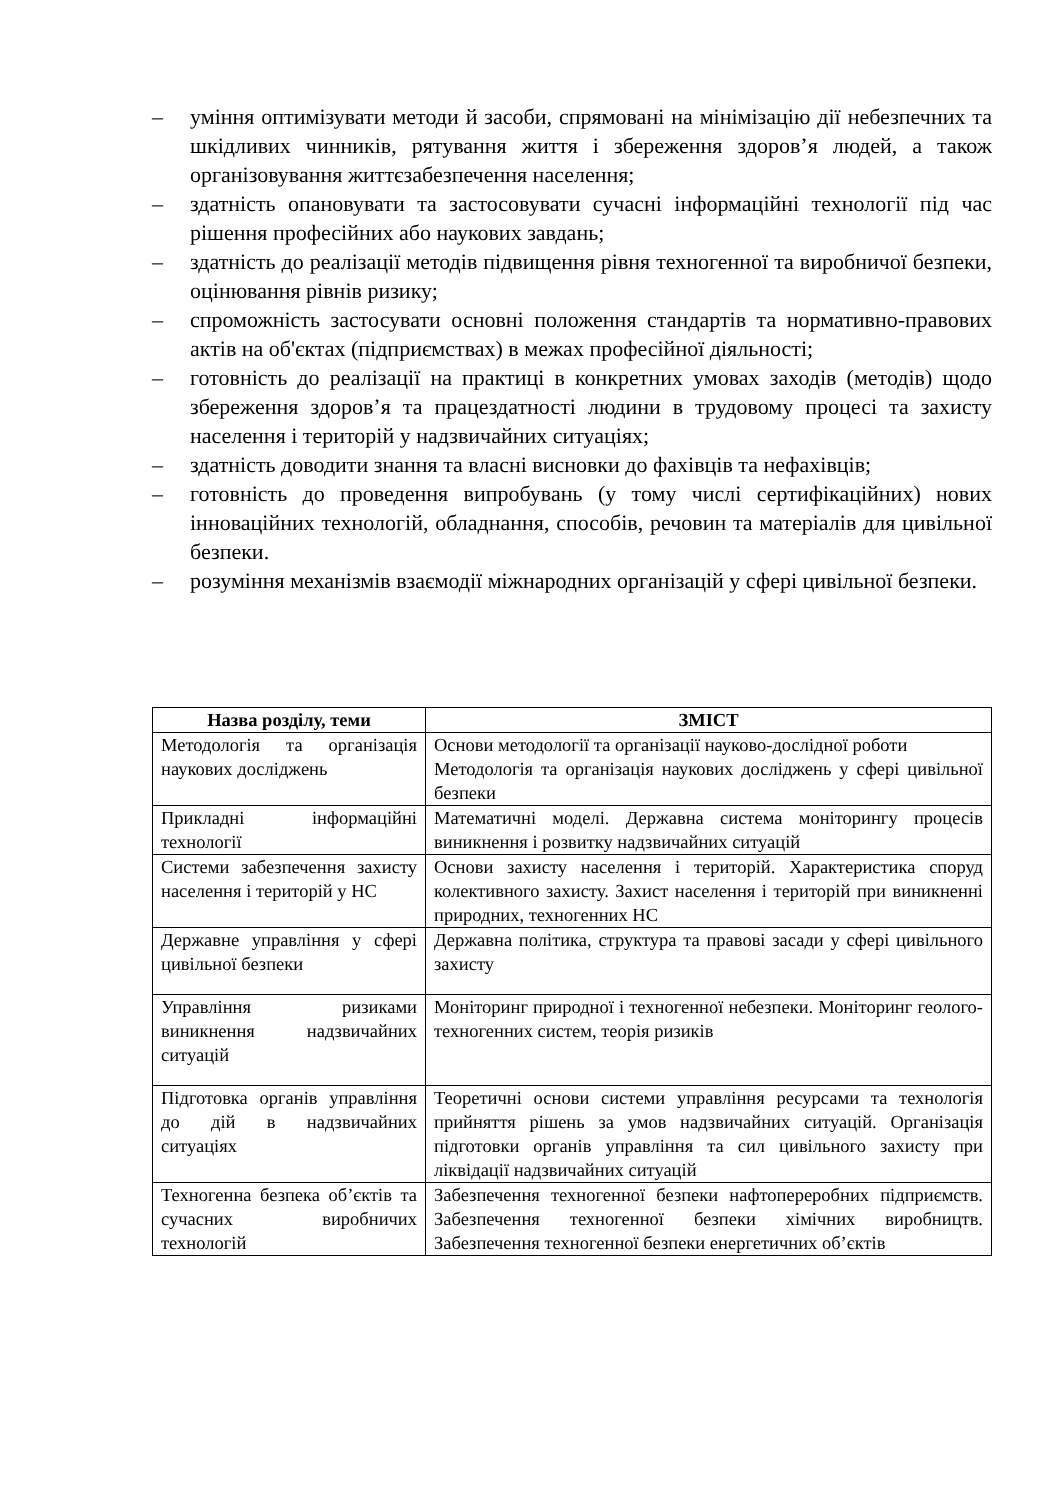– уміння оптимізувати методи й засоби, спрямовані на мінімізацію дії небезпечних та шкідливих чинників, рятування життя і збереження здоров’я людей, а також організовування життєзабезпечення населення;
– здатність опановувати та застосовувати сучасні інформаційні технології під час рішення професійних або наукових завдань;
– здатність до реалізації методів підвищення рівня техногенної та виробничої безпеки, оцінювання рівнів ризику;
– спроможність застосувати основні положення стандартів та нормативно-правових актів на об'єктах (підприємствах) в межах професійної діяльності;
– готовність до реалізації на практиці в конкретних умовах заходів (методів) щодо збереження здоров’я та працездатності людини в трудовому процесі та захисту населення і територій у надзвичайних ситуаціях;
– здатність доводити знання та власні висновки до фахівців та нефахівців;
– готовність до проведення випробувань (у тому числі сертифікаційних) нових інноваційних технологій, обладнання, способів, речовин та матеріалів для цивільної безпеки.
– розуміння механізмів взаємодії міжнародних організацій у сфері цивільної безпеки.
| Назва розділу, теми | ЗМІСТ |
| --- | --- |
| Методологія та організація наукових досліджень | Основи методології та організації науково-дослідної роботи Методологія та організація наукових досліджень у сфері цивільної безпеки |
| Прикладні інформаційні технології | Математичні моделі. Державна система моніторингу процесів виникнення і розвитку надзвичайних ситуацій |
| Системи забезпечення захисту населення і територій у НС | Основи захисту населення і територій. Характеристика споруд колективного захисту. Захист населення і територій при виникненні природних, техногенних НС |
| Державне управління у сфері цивільної безпеки | Державна політика, структура та правові засади у сфері цивільного захисту |
| Управління ризиками виникнення надзвичайних ситуацій | Моніторинг природної і техногенної небезпеки. Моніторинг геолого-техногенних систем, теорія ризиків |
| Підготовка органів управління до дій в надзвичайних ситуаціях | Теоретичні основи системи управління ресурсами та технологія прийняття рішень за умов надзвичайних ситуацій. Організація підготовки органів управління та сил цивільного захисту при ліквідації надзвичайних ситуацій |
| Техногенна безпека об’єктів та сучасних виробничих технологій | Забезпечення техногенної безпеки нафтопереробних підприємств. Забезпечення техногенної безпеки хімічних виробництв. Забезпечення техногенної безпеки енергетичних об’єктів |